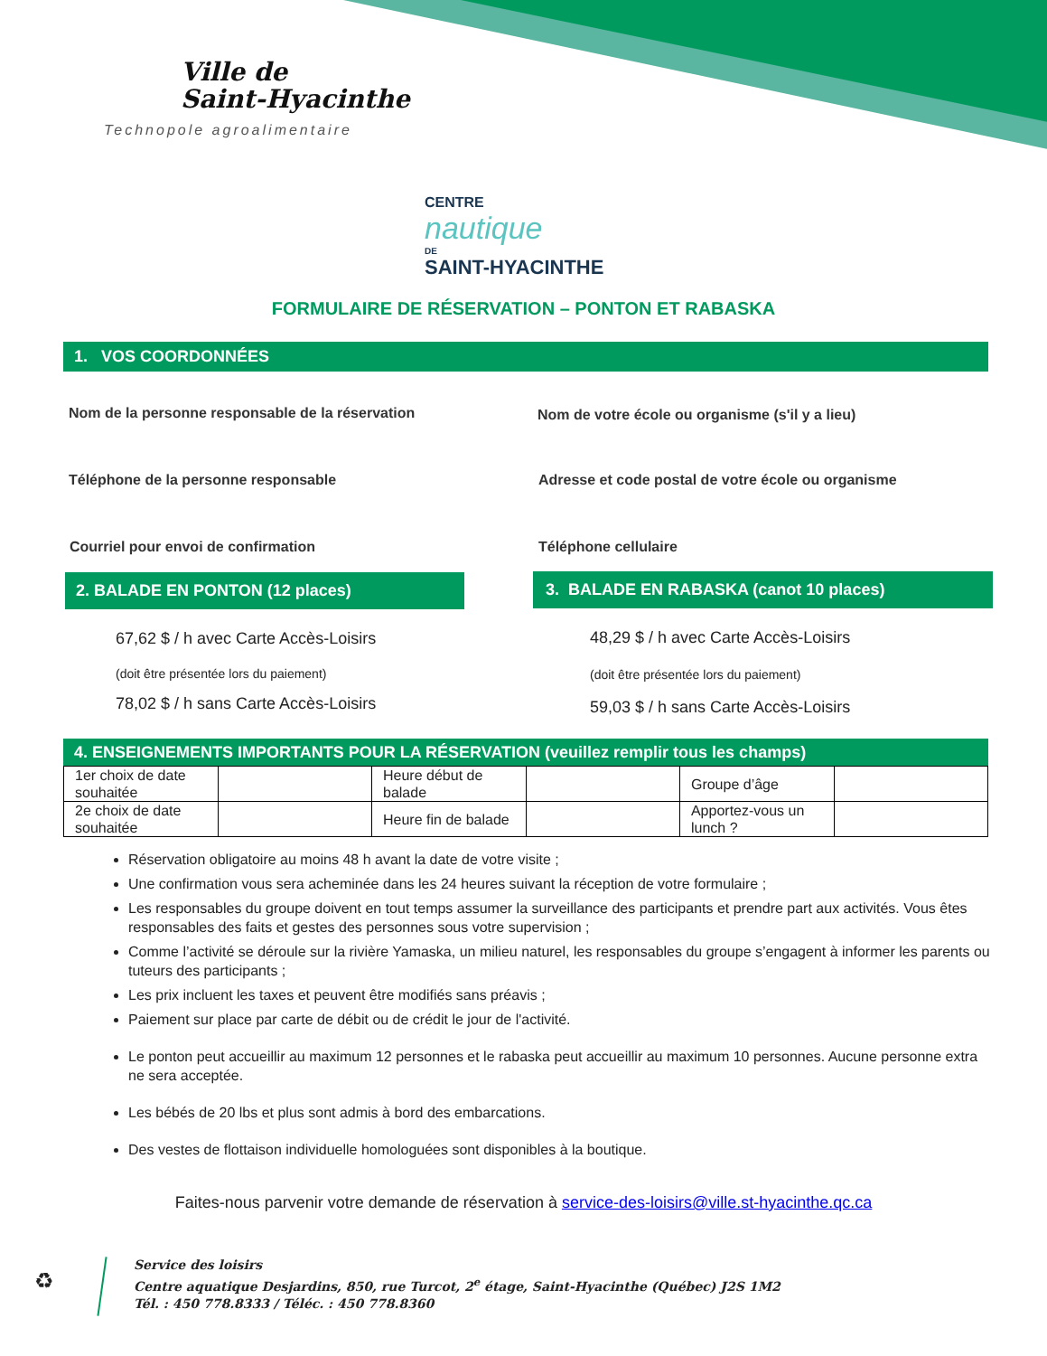Ville de
Saint-Hyacinthe
Technopole agroalimentaire
CENTRE
nautique
DE
SAINT-HYACINTHE
FORMULAIRE DE RÉSERVATION – PONTON ET RABASKA
1. VOS COORDONNÉES
Nom de la personne responsable de la réservation
Nom de votre école ou organisme (s'il y a lieu)
Téléphone de la personne responsable
Adresse et code postal de votre école ou organisme
Courriel pour envoi de confirmation
Téléphone cellulaire
2. BALADE EN PONTON (12 places) 3. BALADE EN RABASKA (canot 10 places)
67,62 $ / h avec Carte Accès-Loisirs
(doit être présentée lors du paiement)
78,02 $ / h sans Carte Accès-Loisirs
48,29 $ / h avec Carte Accès-Loisirs
(doit être présentée lors du paiement)
59,03 $ / h sans Carte Accès-Loisirs
4. ENSEIGNEMENTS IMPORTANTS POUR LA RÉSERVATION (veuillez remplir tous les champs)
| 1er choix de date souhaitée | | Heure début de balade | | Groupe d’âge | |
| 2e choix de date souhaitée | | Heure fin de balade | | Apportez-vous un lunch ? | |
Réservation obligatoire au moins 48 h avant la date de votre visite ;
Une confirmation vous sera acheminée dans les 24 heures suivant la réception de votre formulaire ;
Les responsables du groupe doivent en tout temps assumer la surveillance des participants et prendre part aux activités. Vous êtes responsables des faits et gestes des personnes sous votre supervision ;
Comme l’activité se déroule sur la rivière Yamaska, un milieu naturel, les responsables du groupe s’engagent à informer les parents ou tuteurs des participants ;
Les prix incluent les taxes et peuvent être modifiés sans préavis ;
Paiement sur place par carte de débit ou de crédit le jour de l'activité.
Le ponton peut accueillir au maximum 12 personnes et le rabaska peut accueillir au maximum 10 personnes. Aucune personne extra ne sera acceptée.
Les bébés de 20 lbs et plus sont admis à bord des embarcations.
Des vestes de flottaison individuelle homologuées sont disponibles à la boutique.
Faites-nous parvenir votre demande de réservation à service-des-loisirs@ville.st-hyacinthe.qc.ca
♻
Service des loisirs
Centre aquatique Desjardins, 850, rue Turcot, 2<sup>e</sup> étage, Saint-Hyacinthe (Québec) J2S 1M2
Tél. : 450 778.8333 / Téléc. : 450 778.8360